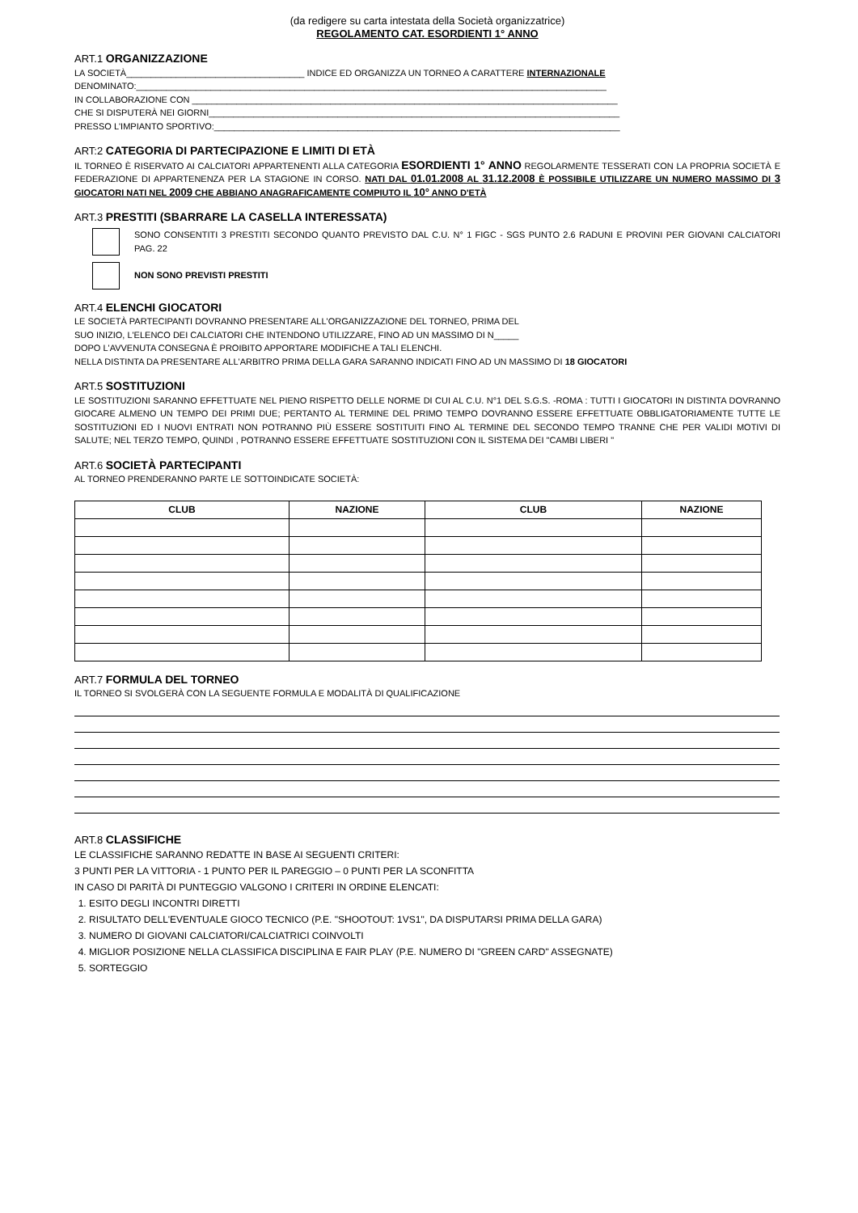(da redigere su carta intestata della Società organizzatrice)
REGOLAMENTO CAT. ESORDIENTI 1° ANNO
ART.1 ORGANIZZAZIONE
LA SOCIETÀ____________________________________ INDICE ED ORGANIZZA UN TORNEO A CARATTERE INTERNAZIONALE
DENOMINATO:_______________________________________________________________________________________________
IN COLLABORAZIONE CON ______________________________________________________________________________________
CHE SI DISPUTERÀ NEI GIORNI___________________________________________________________________________________
PRESSO L'IMPIANTO SPORTIVO:__________________________________________________________________________________
ART:2 CATEGORIA DI PARTECIPAZIONE E LIMITI DI ETÀ
IL TORNEO È RISERVATO AI CALCIATORI APPARTENENTI ALLA CATEGORIA ESORDIENTI 1° ANNO REGOLARMENTE TESSERATI CON LA PROPRIA SOCIETÀ E FEDERAZIONE DI APPARTENENZA PER LA STAGIONE IN CORSO. NATI DAL 01.01.2008 AL 31.12.2008 È POSSIBILE UTILIZZARE UN NUMERO MASSIMO DI 3 GIOCATORI NATI NEL 2009 CHE ABBIANO ANAGRAFICAMENTE COMPIUTO IL 10° ANNO D'ETÀ
ART.3 PRESTITI (SBARRARE LA CASELLA INTERESSATA)
SONO CONSENTITI 3 PRESTITI SECONDO QUANTO PREVISTO DAL C.U. N° 1 FIGC - SGS PUNTO 2.6 RADUNI E PROVINI PER GIOVANI CALCIATORI PAG. 22
NON SONO PREVISTI PRESTITI
ART.4 ELENCHI GIOCATORI
LE SOCIETÀ PARTECIPANTI DOVRANNO PRESENTARE ALL'ORGANIZZAZIONE DEL TORNEO, PRIMA DEL
SUO INIZIO, L'ELENCO DEI CALCIATORI CHE INTENDONO UTILIZZARE, FINO AD UN MASSIMO DI N_____
DOPO L'AVVENUTA CONSEGNA È PROIBITO APPORTARE MODIFICHE A TALI ELENCHI.
NELLA DISTINTA DA PRESENTARE ALL'ARBITRO PRIMA DELLA GARA SARANNO INDICATI FINO AD UN MASSIMO DI 18 GIOCATORI
ART.5 SOSTITUZIONI
LE SOSTITUZIONI SARANNO EFFETTUATE NEL PIENO RISPETTO DELLE NORME DI CUI AL C.U. N°1 DEL S.G.S. -ROMA : TUTTI I GIOCATORI IN DISTINTA DOVRANNO GIOCARE ALMENO UN TEMPO DEI PRIMI DUE; PERTANTO AL TERMINE DEL PRIMO TEMPO DOVRANNO ESSERE EFFETTUATE OBBLIGATORIAMENTE TUTTE LE SOSTITUZIONI ED I NUOVI ENTRATI NON POTRANNO PIÙ ESSERE SOSTITUITI FINO AL TERMINE DEL SECONDO TEMPO TRANNE CHE PER VALIDI MOTIVI DI SALUTE; NEL TERZO TEMPO, QUINDI , POTRANNO ESSERE EFFETTUATE SOSTITUZIONI CON IL SISTEMA DEI "CAMBI LIBERI "
ART.6 SOCIETÀ PARTECIPANTI
AL TORNEO PRENDERANNO PARTE LE SOTTOINDICATE SOCIETÀ:
| CLUB | NAZIONE | CLUB | NAZIONE |
| --- | --- | --- | --- |
ART.7 FORMULA DEL TORNEO
IL TORNEO SI SVOLGERÀ CON LA SEGUENTE FORMULA E MODALITÀ DI QUALIFICAZIONE
ART.8 CLASSIFICHE
LE CLASSIFICHE SARANNO REDATTE IN BASE AI SEGUENTI CRITERI:
3 PUNTI PER LA VITTORIA - 1 PUNTO PER IL PAREGGIO – 0 PUNTI PER LA SCONFITTA
IN CASO DI PARITÀ DI PUNTEGGIO VALGONO I CRITERI IN ORDINE ELENCATI:
1. ESITO DEGLI INCONTRI DIRETTI
2. RISULTATO DELL'EVENTUALE GIOCO TECNICO (P.E. "SHOOTOUT: 1VS1", DA DISPUTARSI PRIMA DELLA GARA)
3. NUMERO DI GIOVANI CALCIATORI/CALCIATRICI COINVOLTI
4. MIGLIOR POSIZIONE NELLA CLASSIFICA DISCIPLINA E FAIR PLAY (P.E. NUMERO DI "GREEN CARD" ASSEGNATE)
5. SORTEGGIO